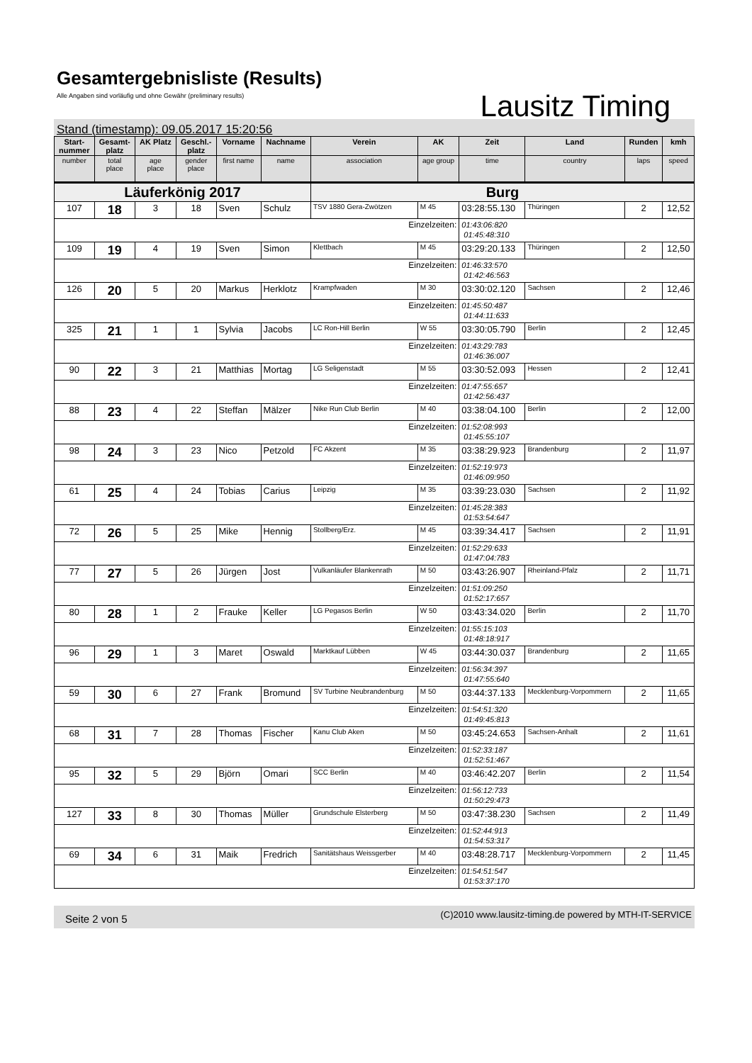Gesamtergebnisliste (Results)
Alle Angaben sind vorläufig und ohne Gewähr (preliminary results)
Lausitz Timing
Stand (timestamp): 09.05.2017 15:20:56
| Start- nummer | Gesamt- platz | AK Platz | Geschl.- platz | Vorname | Nachname | Verein | AK | Zeit | Land | Runden | kmh |
| --- | --- | --- | --- | --- | --- | --- | --- | --- | --- | --- | --- |
| number | total place | age place | gender place | first name | name | association | age group | time | country | laps | speed |
| Läuferkönig 2017 | | | | | | Burg | | | | | |
| 107 | 18 | 3 | 18 | Sven | Schulz | TSV 1880 Gera-Zwötzen | M 45 | 03:28:55.130 | Thüringen | 2 | 12,52 |
| Einzelzeiten: | | | | | | | | 01:43:06:820 01:45:48:310 | | | |
| 109 | 19 | 4 | 19 | Sven | Simon | Klettbach | M 45 | 03:29:20.133 | Thüringen | 2 | 12,50 |
| Einzelzeiten: | | | | | | | | 01:46:33:570 01:42:46:563 | | | |
| 126 | 20 | 5 | 20 | Markus | Herklotz | Krampfwaden | M 30 | 03:30:02.120 | Sachsen | 2 | 12,46 |
| Einzelzeiten: | | | | | | | | 01:45:50:487 01:44:11:633 | | | |
| 325 | 21 | 1 | 1 | Sylvia | Jacobs | LC Ron-Hill Berlin | W 55 | 03:30:05.790 | Berlin | 2 | 12,45 |
| Einzelzeiten: | | | | | | | | 01:43:29:783 01:46:36:007 | | | |
| 90 | 22 | 3 | 21 | Matthias | Mortag | LG Seligenstadt | M 55 | 03:30:52.093 | Hessen | 2 | 12,41 |
| Einzelzeiten: | | | | | | | | 01:47:55:657 01:42:56:437 | | | |
| 88 | 23 | 4 | 22 | Steffan | Mälzer | Nike Run Club Berlin | M 40 | 03:38:04.100 | Berlin | 2 | 12,00 |
| Einzelzeiten: | | | | | | | | 01:52:08:993 01:45:55:107 | | | |
| 98 | 24 | 3 | 23 | Nico | Petzold | FC Akzent | M 35 | 03:38:29.923 | Brandenburg | 2 | 11,97 |
| Einzelzeiten: | | | | | | | | 01:52:19:973 01:46:09:950 | | | |
| 61 | 25 | 4 | 24 | Tobias | Carius | Leipzig | M 35 | 03:39:23.030 | Sachsen | 2 | 11,92 |
| Einzelzeiten: | | | | | | | | 01:45:28:383 01:53:54:647 | | | |
| 72 | 26 | 5 | 25 | Mike | Hennig | Stollberg/Erz. | M 45 | 03:39:34.417 | Sachsen | 2 | 11,91 |
| Einzelzeiten: | | | | | | | | 01:52:29:633 01:47:04:783 | | | |
| 77 | 27 | 5 | 26 | Jürgen | Jost | Vulkanläufer Blankenrath | M 50 | 03:43:26.907 | Rheinland-Pfalz | 2 | 11,71 |
| Einzelzeiten: | | | | | | | | 01:51:09:250 01:52:17:657 | | | |
| 80 | 28 | 1 | 2 | Frauke | Keller | LG Pegasos Berlin | W 50 | 03:43:34.020 | Berlin | 2 | 11,70 |
| Einzelzeiten: | | | | | | | | 01:55:15:103 01:48:18:917 | | | |
| 96 | 29 | 1 | 3 | Maret | Oswald | Marktkauf Lübben | W 45 | 03:44:30.037 | Brandenburg | 2 | 11,65 |
| Einzelzeiten: | | | | | | | | 01:56:34:397 01:47:55:640 | | | |
| 59 | 30 | 6 | 27 | Frank | Bromund | SV Turbine Neubrandenburg | M 50 | 03:44:37.133 | Mecklenburg-Vorpommern | 2 | 11,65 |
| Einzelzeiten: | | | | | | | | 01:54:51:320 01:49:45:813 | | | |
| 68 | 31 | 7 | 28 | Thomas | Fischer | Kanu Club Aken | M 50 | 03:45:24.653 | Sachsen-Anhalt | 2 | 11,61 |
| Einzelzeiten: | | | | | | | | 01:52:33:187 01:52:51:467 | | | |
| 95 | 32 | 5 | 29 | Björn | Omari | SCC Berlin | M 40 | 03:46:42.207 | Berlin | 2 | 11,54 |
| Einzelzeiten: | | | | | | | | 01:56:12:733 01:50:29:473 | | | |
| 127 | 33 | 8 | 30 | Thomas | Müller | Grundschule Elsterberg | M 50 | 03:47:38.230 | Sachsen | 2 | 11,49 |
| Einzelzeiten: | | | | | | | | 01:52:44:913 01:54:53:317 | | | |
| 69 | 34 | 6 | 31 | Maik | Fredrich | Sanitätshaus Weissgerber | M 40 | 03:48:28.717 | Mecklenburg-Vorpommern | 2 | 11,45 |
| Einzelzeiten: | | | | | | | | 01:54:51:547 01:53:37:170 | | | |
Seite 2 von 5 (C)2010 www.lausitz-timing.de powered by MTH-IT-SERVICE